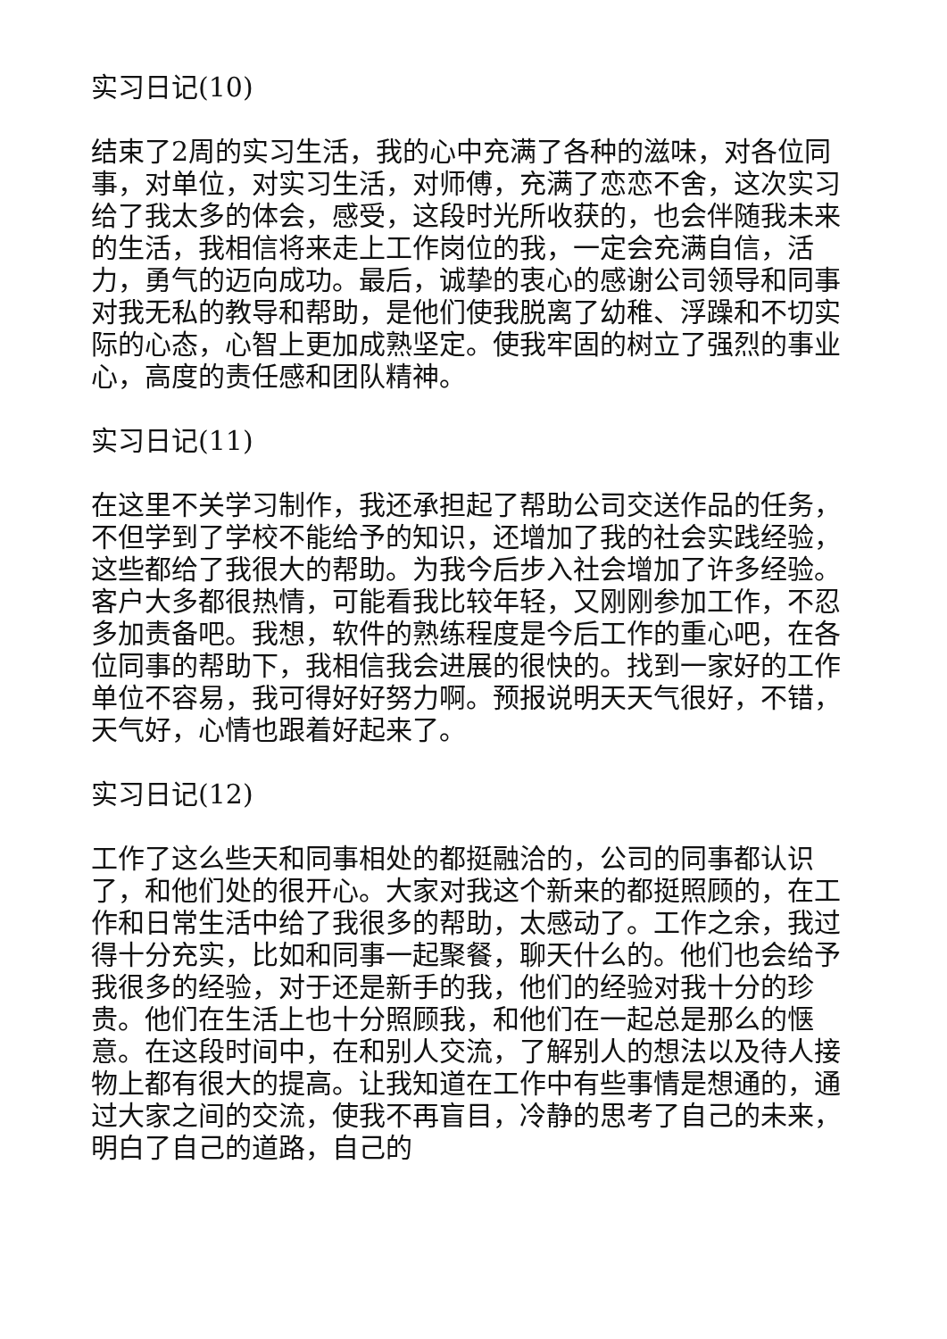实习日记(10)
结束了2周的实习生活，我的心中充满了各种的滋味，对各位同事，对单位，对实习生活，对师傅，充满了恋恋不舍，这次实习给了我太多的体会，感受，这段时光所收获的，也会伴随我未来的生活，我相信将来走上工作岗位的我，一定会充满自信，活力，勇气的迈向成功。最后，诚挚的衷心的感谢公司领导和同事对我无私的教导和帮助，是他们使我脱离了幼稚、浮躁和不切实际的心态，心智上更加成熟坚定。使我牢固的树立了强烈的事业心，高度的责任感和团队精神。
实习日记(11)
在这里不关学习制作，我还承担起了帮助公司交送作品的任务，不但学到了学校不能给予的知识，还增加了我的社会实践经验，这些都给了我很大的帮助。为我今后步入社会增加了许多经验。客户大多都很热情，可能看我比较年轻，又刚刚参加工作，不忍多加责备吧。我想，软件的熟练程度是今后工作的重心吧，在各位同事的帮助下，我相信我会进展的很快的。找到一家好的工作单位不容易，我可得好好努力啊。预报说明天天气很好，不错，天气好，心情也跟着好起来了。
实习日记(12)
工作了这么些天和同事相处的都挺融洽的，公司的同事都认识了，和他们处的很开心。大家对我这个新来的都挺照顾的，在工作和日常生活中给了我很多的帮助，太感动了。工作之余，我过得十分充实，比如和同事一起聚餐，聊天什么的。他们也会给予我很多的经验，对于还是新手的我，他们的经验对我十分的珍贵。他们在生活上也十分照顾我，和他们在一起总是那么的惬意。在这段时间中，在和别人交流，了解别人的想法以及待人接物上都有很大的提高。让我知道在工作中有些事情是想通的，通过大家之间的交流，使我不再盲目，冷静的思考了自己的未来，明白了自己的道路，自己的